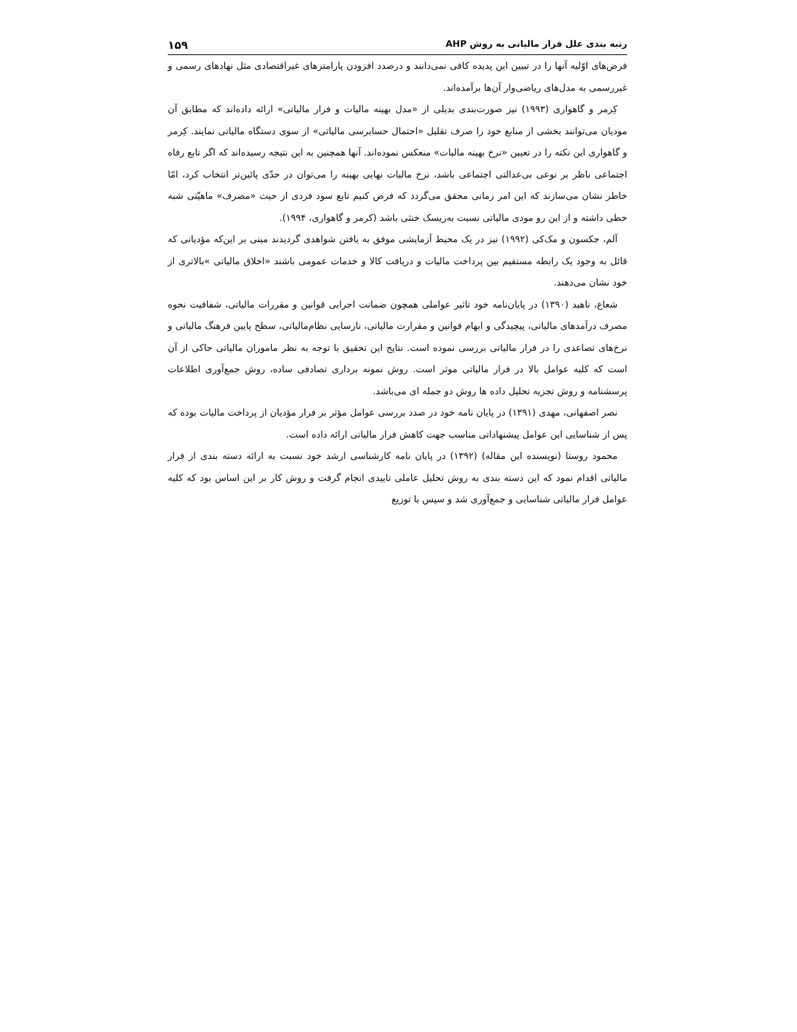رتبه بندی علل فرار مالیاتی به روش AHP ۱۵۹
فرض‌های اوّلیه آنها را در تبیین این پدیده کافی نمی‌دانند و درصدد افزودن پارامترهای غیراقتصادی مثل نهادهای رسمی و غیررسمی به مدل‌های ریاضی‌وار آن‌ها برآمده‌اند.
کِرمر و گاهواری (۱۹۹۳) نیز صورت‌بندی بدیلی از «مدل بهینه مالیات و فرار مالیاتی» ارائه داده‌اند که مطابق آن مودیان می‌توانند بخشی از منابع خود را صرف تقلیل «احتمال حسابرسی مالیاتی» از سوی دستگاه مالیاتی نمایند. کِرمر و گاهواری این نکته را در تعیین «نرخ بهینه مالیات» منعکس نموده‌اند. آنها همچنین به این نتیجه رسیده‌اند که اگر تابع رفاه اجتماعی ناظر بر نوعی بی‌عدالتی اجتماعی باشد، نرخ مالیات نهایی بهینه را می‌توان در حدّی پائین‌تر انتخاب کرد، امّا خاطر نشان می‌سازند که این امر زمانی محقق می‌گردد که فرض کنیم تابع سود فردی از حیث «مصرف» ماهیّتی شبه خطی داشته و از این رو مودی مالیاتی نسبت به‌ریسک خنثی باشد (کرمر و گاهواری، ۱۹۹۴).
آلم، جکسون و مک‌کی (۱۹۹۲) نیز در یک محیط آزمایشی موفق به یافتن شواهدی گردیدند مبنی بر این‌که مؤدیانی که قائل به وجود یک رابطه مستقیم بین پرداخت مالیات و دریافت کالا و خدمات عمومی باشند «اخلاق مالیاتی »بالاتری از خود نشان می‌دهند.
شعاع، ناهید (۱۳۹۰) در پایان‌نامه خود تاثیر عواملی همچون ضمانت اجرایی قوانین و مقررات مالیاتی، شفافیت نحوه مصرف درآمدهای مالیاتی، پیچیدگی و ابهام قوانین و مقرارت مالیاتی، نارسایی نظام‌مالیاتی، سطح پایین فرهنگ مالیاتی و نرخ‌های تصاعدی را در فرار مالیاتی بررسی نموده است. نتایج این تحقیق با توجه به نظر ماموران مالیاتی حاکی از آن است که کلیه عوامل بالا در فرار مالیاتی موثر است. روش نمونه برداری تصادفی ساده، روش جمع‌آوری اطلاعات پرسشنامه و روش تجزیه تحلیل داده ها روش دو جمله ای می‌باشد.
نصر اصفهانی، مهدی (۱۳۹۱) در پایان نامه خود در صدد بررسی عوامل مؤثر بر فرار مؤدیان از پرداخت مالیات بوده که پس از شناسایی این عوامل پیشنهاداتی مناسب جهت کاهش فرار مالیاتی ارائه داده است.
محمود روستا (نویسنده این مقاله) (۱۳۹۲) در پایان نامه کارشناسی ارشد خود نسبت به ارائه دسته بندی از فرار مالیاتی اقدام نمود که این دسته بندی به روش تحلیل عاملی تاییدی انجام گرفت و روش کار بر این اساس بود که کلیه عوامل فرار مالیاتی شناسایی و جمع‌آوری شد و سپس با توزیع